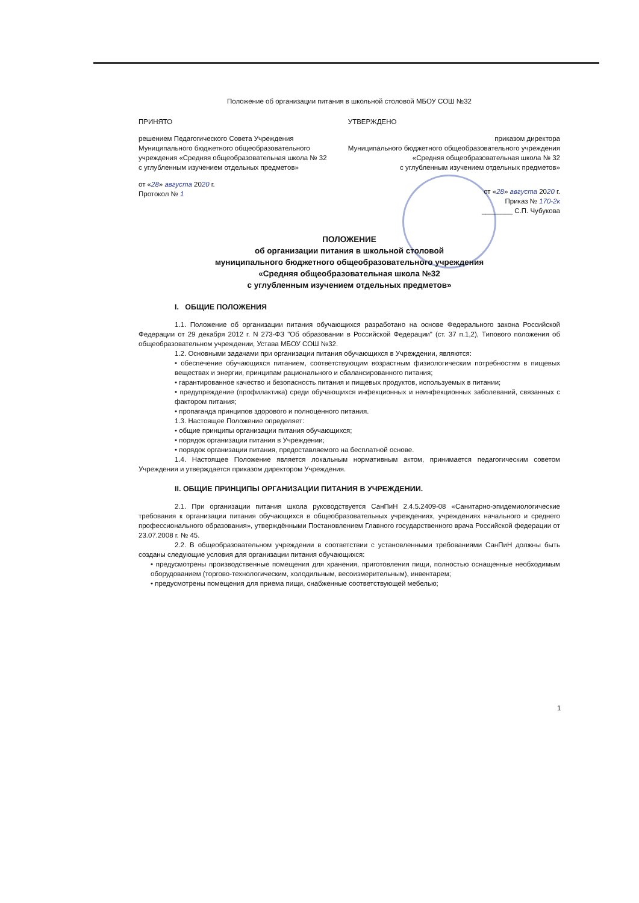Положение об организации питания в школьной столовой МБОУ СОШ №32
ПРИНЯТО
решением Педагогического Совета Учреждения
Муниципального бюджетного общеобразовательного
учреждения «Средняя общеобразовательная школа № 32
с углубленным изучением отдельных предметов»
от «28» августа 2020 г.
Протокол № 1
УТВЕРЖДЕНО
приказом директора
Муниципального бюджетного общеобразовательного учреждения
«Средняя общеобразовательная школа № 32
с углубленным изучением отдельных предметов»
от «28» августа 2020 г.
Приказ № 170-2к
________ С.П. Чубукова
ПОЛОЖЕНИЕ
об организации питания в школьной столовой
муниципального бюджетного общеобразовательного учреждения
«Средняя общеобразовательная школа №32
с углубленным изучением отдельных предметов»
I. ОБЩИЕ ПОЛОЖЕНИЯ
1.1. Положение об организации питания обучающихся разработано на основе Федерального закона Российской Федерации от 29 декабря 2012 г. N 273-ФЗ "Об образовании в Российской Федерации" (ст. 37 п.1,2), Типового положения об общеобразовательном учреждении, Устава МБОУ СОШ №32.
1.2. Основными задачами при организации питания обучающихся в Учреждении, являются:
• обеспечение обучающихся питанием, соответствующим возрастным физиологическим потребностям в пищевых веществах и энергии, принципам рационального и сбалансированного питания;
• гарантированное качество и безопасность питания и пищевых продуктов, используемых в питании;
• предупреждение (профилактика) среди обучающихся инфекционных и неинфекционных заболеваний, связанных с фактором питания;
• пропаганда принципов здорового и полноценного питания.
1.3. Настоящее Положение определяет:
• общие принципы организации питания обучающихся;
• порядок организации питания в Учреждении;
• порядок организации питания, предоставляемого на бесплатной основе.
1.4. Настоящее Положение является локальным нормативным актом, принимается педагогическим советом Учреждения и утверждается приказом директором Учреждения.
II. ОБЩИЕ ПРИНЦИПЫ ОРГАНИЗАЦИИ ПИТАНИЯ В УЧРЕЖДЕНИИ.
2.1. При организации питания школа руководствуется СанПиН 2.4.5.2409-08 «Санитарно-эпидемиологические требования к организации питания обучающихся в общеобразовательных учреждениях, учреждениях начального и среднего профессионального образования», утверждёнными Постановлением Главного государственного врача Российской федерации от 23.07.2008 г. № 45.
2.2. В общеобразовательном учреждении в соответствии с установленными требованиями СанПиН должны быть созданы следующие условия для организации питания обучающихся:
• предусмотрены производственные помещения для хранения, приготовления пищи, полностью оснащенные необходимым оборудованием (торгово-технологическим, холодильным, весоизмерительным), инвентарем;
• предусмотрены помещения для приема пищи, снабженные соответствующей мебелью;
1